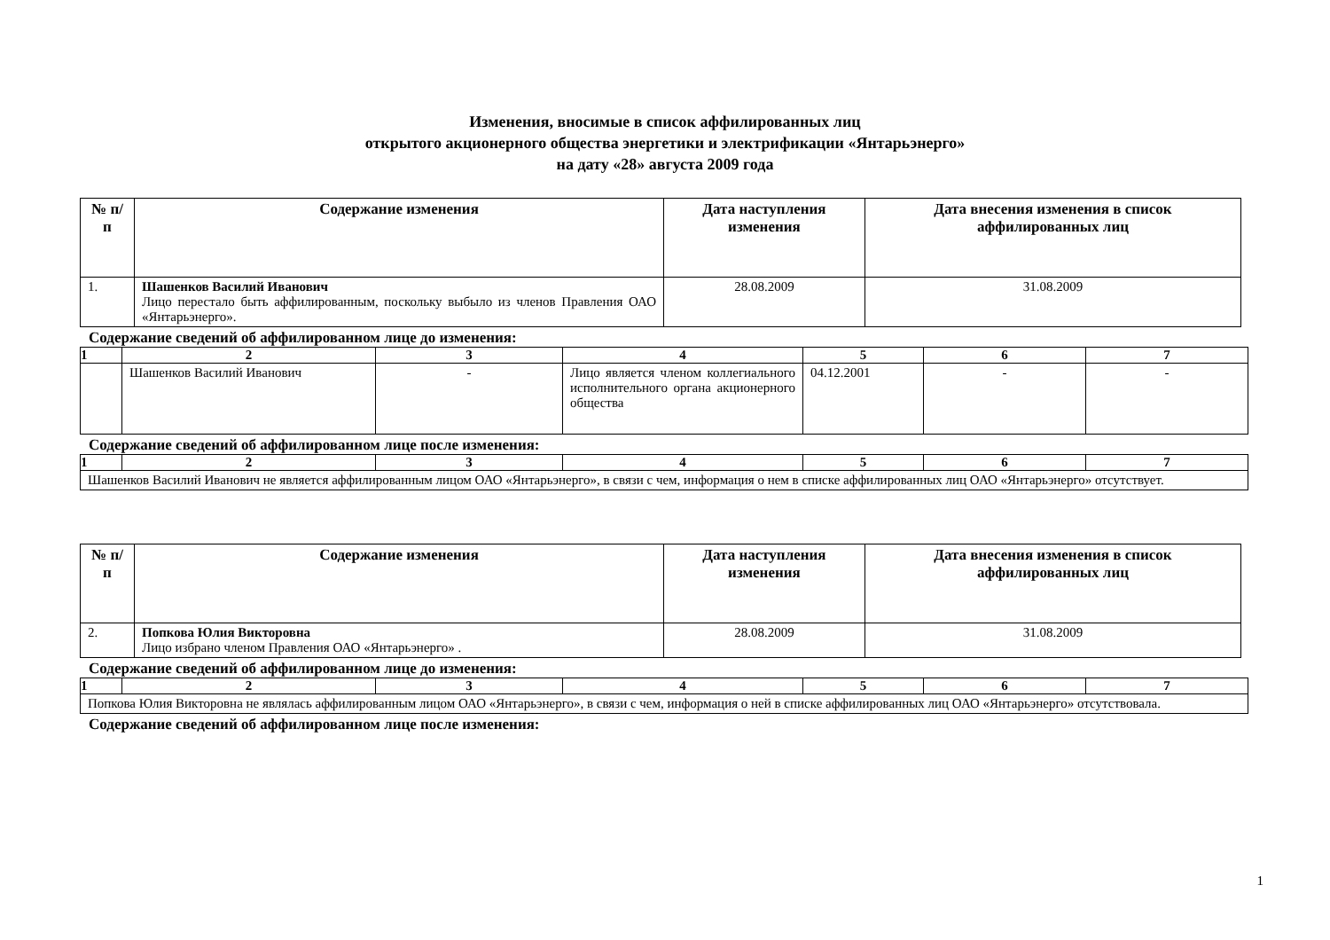Изменения, вносимые в список аффилированных лиц
открытого акционерного общества энергетики и электрификации «Янтарьэнерго»
на дату «28» августа 2009 года
| № п/п | Содержание изменения | Дата наступления изменения | Дата внесения изменения в список аффилированных лиц |
| --- | --- | --- | --- |
| 1. | Шашенков Василий Иванович Лицо перестало быть аффилированным, поскольку выбыло из членов Правления ОАО «Янтарьэнерго». | 28.08.2009 | 31.08.2009 |
Содержание сведений об аффилированном лице до изменения:
| 1 | 2 | 3 | 4 | 5 | 6 | 7 |
| | Шашенков Василий Иванович | - | Лицо является членом коллегиального исполнительного органа акционерного общества | 04.12.2001 | - | - |
Содержание сведений об аффилированном лице после изменения:
| 1 | 2 | 3 | 4 | 5 | 6 | 7 |
| Шашенков Василий Иванович не является аффилированным лицом ОАО «Янтарьэнерго», в связи с чем, информация о нем в списке аффилированных лиц ОАО «Янтарьэнерго» отсутствует. | | | | | | |
| № п/п | Содержание изменения | Дата наступления изменения | Дата внесения изменения в список аффилированных лиц |
| --- | --- | --- | --- |
| 2. | Попкова Юлия Викторовна Лицо избрано членом Правления ОАО «Янтарьэнерго» . | 28.08.2009 | 31.08.2009 |
Содержание сведений об аффилированном лице до изменения:
| 1 | 2 | 3 | 4 | 5 | 6 | 7 |
| Попкова Юлия Викторовна не являлась аффилированным лицом ОАО «Янтарьэнерго», в связи с чем, информация о ней в списке аффилированных лиц ОАО «Янтарьэнерго» отсутствовала. | | | | | | |
Содержание сведений об аффилированном лице после изменения:
1